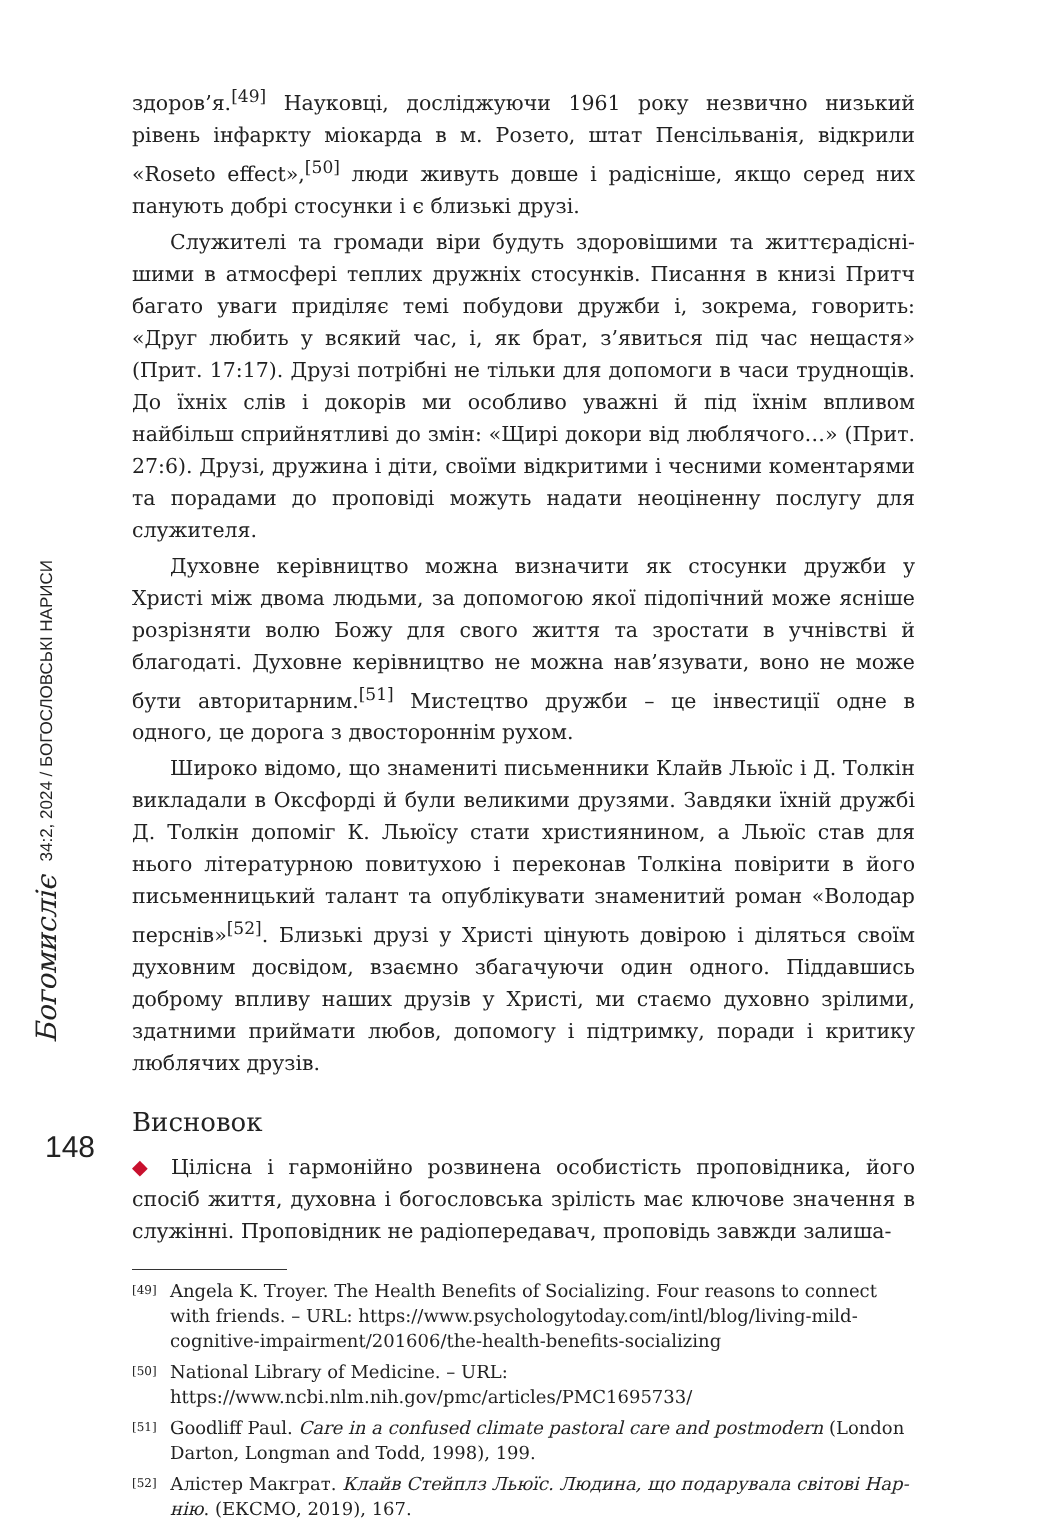Богомислiє 34:2, 2024 / БОГОСЛОВСЬКІ НАРИСИ
148
здоров’я.<sup>[49]</sup> Науковці, досліджуючи 1961 року незвично низький рівень інфаркту міокарда в м. Розето, штат Пенсільванія, відкрили «Roseto effect»,<sup>[50]</sup> люди живуть довше і радісніше, якщо серед них панують добрі стосунки і є близькі друзі.
Служителі та громади віри будуть здоровішими та життєрадісні­шими в атмосфері теплих дружніх стосунків. Писання в книзі Притч багато уваги приділяє темі побудови дружби і, зокрема, говорить: «Друг любить у всякий час, і, як брат, з’явиться під час нещастя» (Прит. 17:17). Друзі потрібні не тільки для допомоги в часи труднощів. До їхніх слів і докорів ми особливо уважні й під їхнім впливом найбільш сприй­нятливі до змін: «Щирі докори від люблячого…» (Прит. 27:6). Друзі, дружина і діти, своїми відкритими і чесними коментарями та порадами до проповіді можуть надати неоціненну послугу для служителя.
Духовне керівництво можна визначити як стосунки дружби у Христі між двома людьми, за допомогою якої підопічний може ясніше розріз­няти волю Божу для свого життя та зростати в учнівстві й благодаті. Духовне керівництво не можна нав’язувати, воно не може бути автори­тарним.<sup>[51]</sup> Мистецтво дружби – це інвестиції одне в одного, це дорога з двостороннім рухом.
Широко відомо, що знамениті письменники Клайв Льюїс і Д. Толкін викладали в Оксфорді й були великими друзями. Завдяки їхній дружбі Д. Толкін допоміг К. Льюїсу стати християнином, а Льюїс став для нього літературною повитухою і переконав Толкіна повірити в його письмен­ницький талант та опублікувати знаменитий роман «Володар перс­нів»<sup>[52]</sup>. Близькі друзі у Христі цінують довірою і діляться своїм духовним досвідом, взаємно збагачуючи один одного. Піддавшись доброму впливу наших друзів у Христі, ми стаємо духовно зрілими, здатними приймати любов, допомогу і підтримку, поради і критику люблячих друзів.
Висновок
◆ Цілісна і гармонійно розвинена особистість проповідника, його спосіб життя, духовна і богословська зрілість має ключове значення в служінні. Проповідник не радіопередавач, проповідь завжди залиша-
[49] Angela K. Troyer. The Health Benefits of Socializing. Four reasons to connect with friends. – URL: https://www.psychologytoday.com/intl/blog/living-mild-cognitive-impairment/201606/the-health-benefits-socializing
[50] National Library of Medicine. – URL: https://www.ncbi.nlm.nih.gov/pmc/articles/PMC1695733/
[51] Goodliff Paul. Care in a confused climate pastoral care and postmodern (London Darton, Longman and Todd, 1998), 199.
[52] Алістер Макграт. Клайв Стейплз Льюїс. Людина, що подарувала світові Нар­нію. (ЕКСМО, 2019), 167.